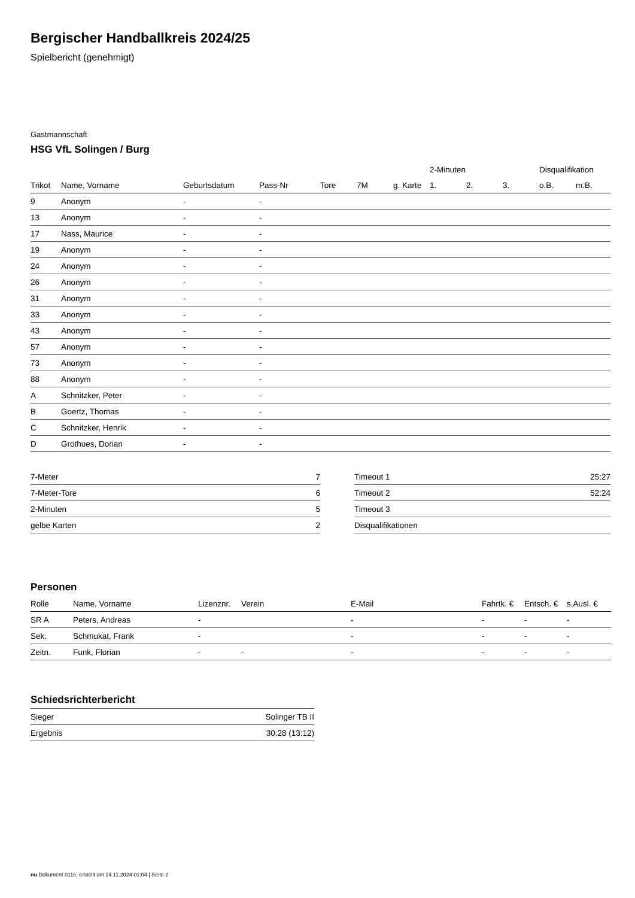Bergischer Handballkreis 2024/25
Spielbericht (genehmigt)
Gastmannschaft
HSG VfL Solingen / Burg
| | | | | | | | 2-Minuten | | | Disqualifikation | |
| --- | --- | --- | --- | --- | --- | --- | --- | --- | --- | --- | --- |
| Trikot | Name, Vorname | Geburtsdatum | Pass-Nr | Tore | 7M | g. Karte | 1. | 2. | 3. | o.B. | m.B. |
| 9 | Anonym | - | - | | | | | | | | |
| 13 | Anonym | - | - | | | | | | | | |
| 17 | Nass, Maurice | - | - | | | | | | | | |
| 19 | Anonym | - | - | | | | | | | | |
| 24 | Anonym | - | - | | | | | | | | |
| 26 | Anonym | - | - | | | | | | | | |
| 31 | Anonym | - | - | | | | | | | | |
| 33 | Anonym | - | - | | | | | | | | |
| 43 | Anonym | - | - | | | | | | | | |
| 57 | Anonym | - | - | | | | | | | | |
| 73 | Anonym | - | - | | | | | | | | |
| 88 | Anonym | - | - | | | | | | | | |
| A | Schnitzker, Peter | - | - | | | | | | | | |
| B | Goertz, Thomas | - | - | | | | | | | | |
| C | Schnitzker, Henrik | - | - | | | | | | | | |
| D | Grothues, Dorian | - | - | | | | | | | | |
| 7-Meter | 7 |
| 7-Meter-Tore | 6 |
| 2-Minuten | 5 |
| gelbe Karten | 2 |
| Timeout 1 | 25:27 |
| Timeout 2 | 52:24 |
| Timeout 3 | |
| Disqualifikationen | |
Personen
| Rolle | Name, Vorname | Lizenznr. | Verein | E-Mail | Fahrtk. € | Entsch. € | s.Ausl. € |
| --- | --- | --- | --- | --- | --- | --- | --- |
| SR A | Peters, Andreas | - | | - | - | - | - |
| Sek. | Schmukat, Frank | - | | - | - | - | - |
| Zeitn. | Funk, Florian | - | - | - | - | - | - |
Schiedsrichterbericht
| Sieger | Solinger TB II |
| Ergebnis | 30:28 (13:12) |
nu.Dokument 011e, erstellt am 24.11.2024 01:04 | Seite 2